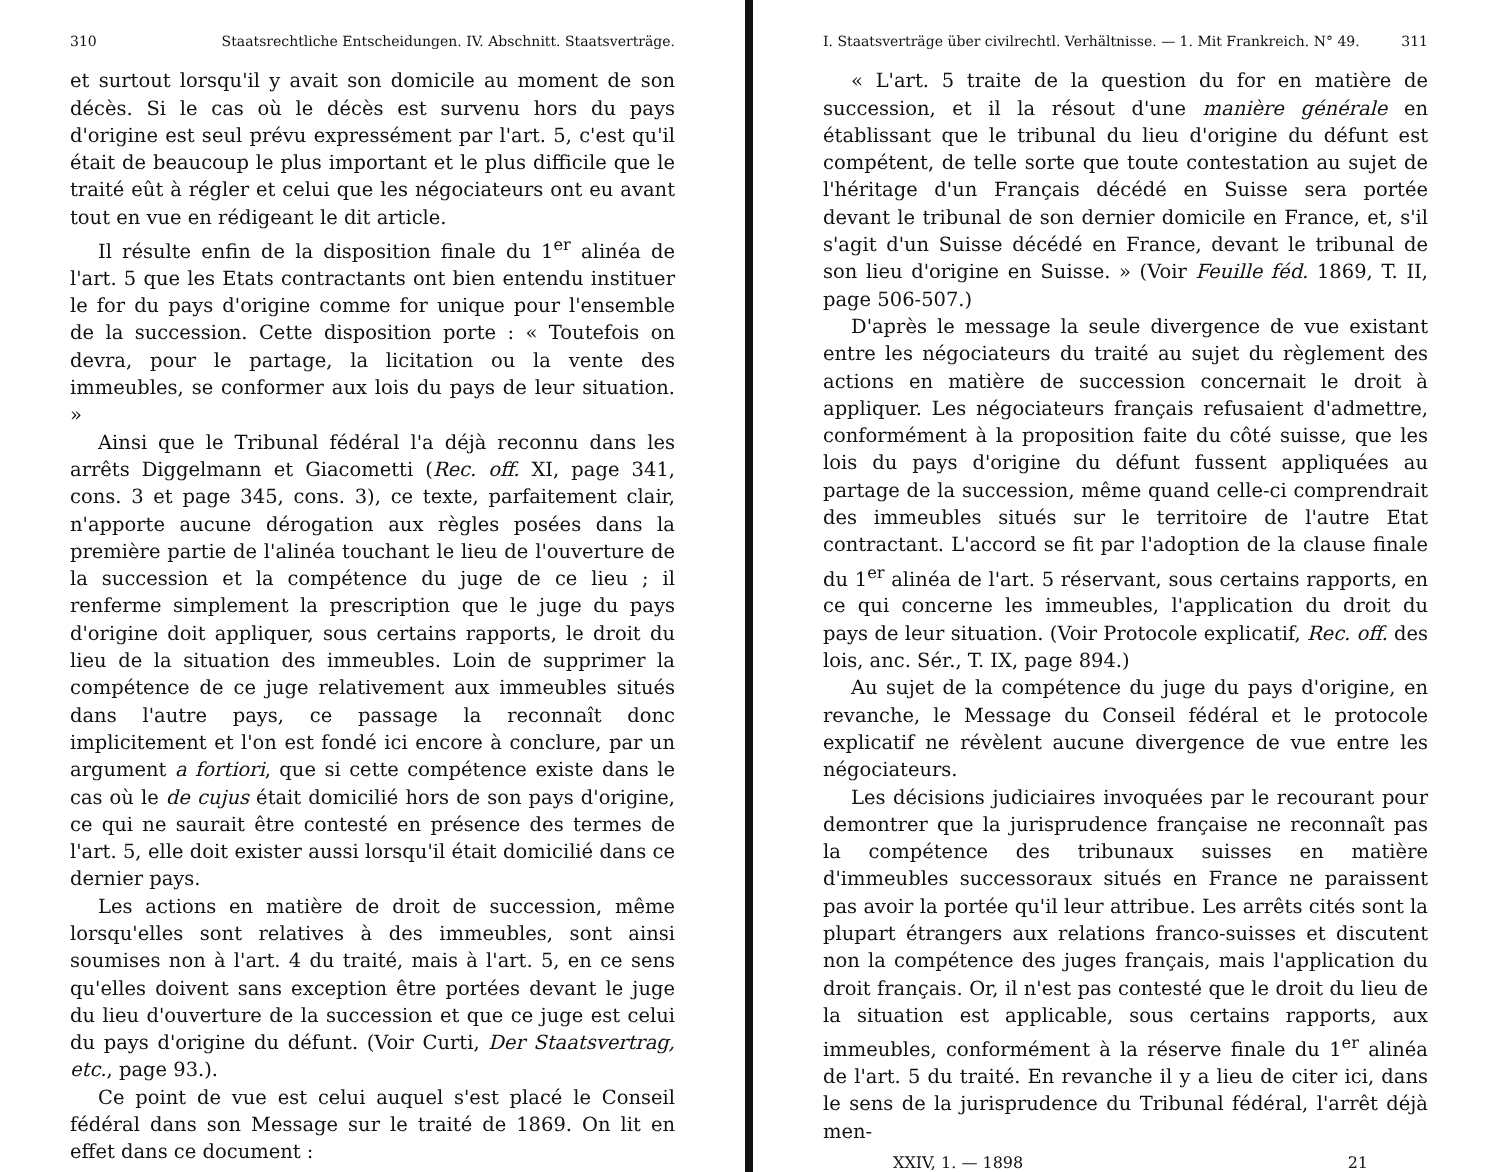310 Staatsrechtliche Entscheidungen. IV. Abschnitt. Staatsverträge.
et surtout lorsqu'il y avait son domicile au moment de son décès. Si le cas où le décès est survenu hors du pays d'origine est seul prévu expressément par l'art. 5, c'est qu'il était de beaucoup le plus important et le plus difficile que le traité eût à régler et celui que les négociateurs ont eu avant tout en vue en rédigeant le dit article.
Il résulte enfin de la disposition finale du 1<sup>er</sup> alinéa de l'art. 5 que les Etats contractants ont bien entendu instituer le for du pays d'origine comme for unique pour l'ensemble de la succession. Cette disposition porte : « Toutefois on devra, pour le partage, la licitation ou la vente des immeubles, se conformer aux lois du pays de leur situation. »
Ainsi que le Tribunal fédéral l'a déjà reconnu dans les arrêts Diggelmann et Giacometti (Rec. off. XI, page 341, cons. 3 et page 345, cons. 3), ce texte, parfaitement clair, n'apporte aucune dérogation aux règles posées dans la première partie de l'alinéa touchant le lieu de l'ouverture de la succession et la compétence du juge de ce lieu ; il renferme simplement la prescription que le juge du pays d'origine doit appliquer, sous certains rapports, le droit du lieu de la situation des immeubles. Loin de supprimer la compétence de ce juge relativement aux immeubles situés dans l'autre pays, ce passage la reconnaît donc implicitement et l'on est fondé ici encore à conclure, par un argument a fortiori, que si cette compétence existe dans le cas où le de cujus était domicilié hors de son pays d'origine, ce qui ne saurait être contesté en présence des termes de l'art. 5, elle doit exister aussi lorsqu'il était domicilié dans ce dernier pays.
Les actions en matière de droit de succession, même lorsqu'elles sont relatives à des immeubles, sont ainsi soumises non à l'art. 4 du traité, mais à l'art. 5, en ce sens qu'elles doivent sans exception être portées devant le juge du lieu d'ouverture de la succession et que ce juge est celui du pays d'origine du défunt. (Voir Curti, Der Staatsvertrag, etc., page 93.).
Ce point de vue est celui auquel s'est placé le Conseil fédéral dans son Message sur le traité de 1869. On lit en effet dans ce document :
I. Staatsverträge über civilrechtl. Verhältnisse. — 1. Mit Frankreich. N° 49. 311
« L'art. 5 traite de la question du for en matière de succession, et il la résout d'une manière générale en établissant que le tribunal du lieu d'origine du défunt est compétent, de telle sorte que toute contestation au sujet de l'héritage d'un Français décédé en Suisse sera portée devant le tribunal de son dernier domicile en France, et, s'il s'agit d'un Suisse décédé en France, devant le tribunal de son lieu d'origine en Suisse. » (Voir Feuille féd. 1869, T. II, page 506-507.)
D'après le message la seule divergence de vue existant entre les négociateurs du traité au sujet du règlement des actions en matière de succession concernait le droit à appliquer. Les négociateurs français refusaient d'admettre, conformément à la proposition faite du côté suisse, que les lois du pays d'origine du défunt fussent appliquées au partage de la succession, même quand celle-ci comprendrait des immeubles situés sur le territoire de l'autre Etat contractant. L'accord se fit par l'adoption de la clause finale du 1<sup>er</sup> alinéa de l'art. 5 réservant, sous certains rapports, en ce qui concerne les immeubles, l'application du droit du pays de leur situation. (Voir Protocole explicatif, Rec. off. des lois, anc. Sér., T. IX, page 894.)
Au sujet de la compétence du juge du pays d'origine, en revanche, le Message du Conseil fédéral et le protocole explicatif ne révèlent aucune divergence de vue entre les négociateurs.
Les décisions judiciaires invoquées par le recourant pour demontrer que la jurisprudence française ne reconnaît pas la compétence des tribunaux suisses en matière d'immeubles successoraux situés en France ne paraissent pas avoir la portée qu'il leur attribue. Les arrêts cités sont la plupart étrangers aux relations franco-suisses et discutent non la compétence des juges français, mais l'application du droit français. Or, il n'est pas contesté que le droit du lieu de la situation est applicable, sous certains rapports, aux immeubles, conformément à la réserve finale du 1<sup>er</sup> alinéa de l'art. 5 du traité. En revanche il y a lieu de citer ici, dans le sens de la jurisprudence du Tribunal fédéral, l'arrêt déjà men-
XXIV, 1. — 1898 21